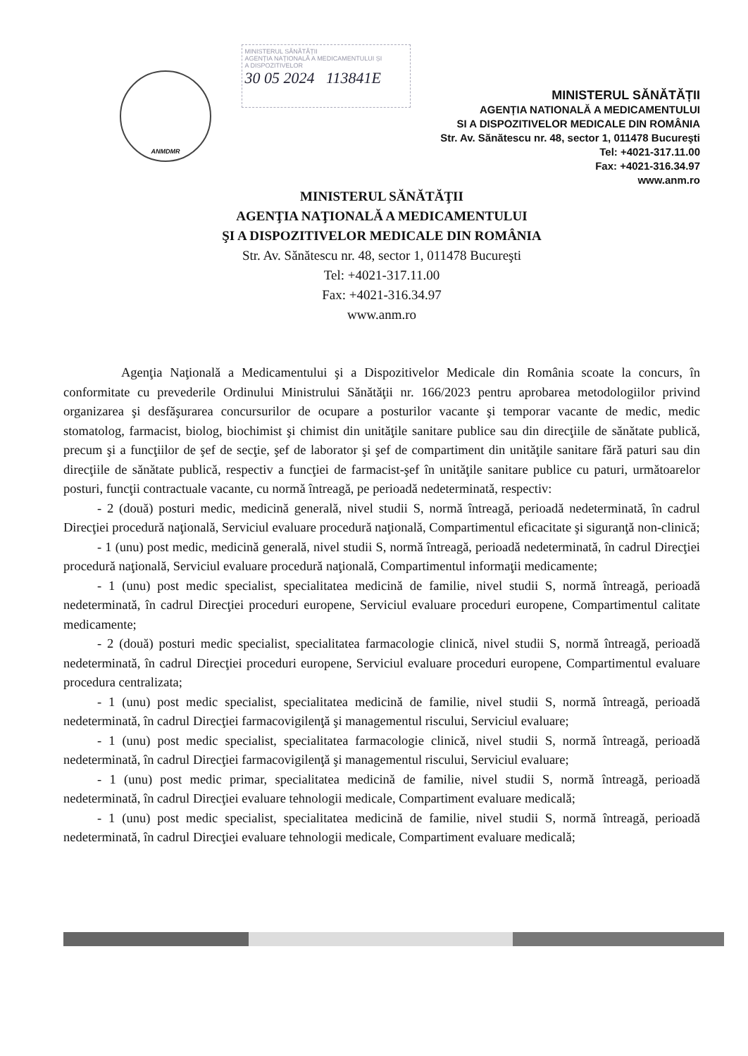ANMDMR
MINISTERUL SĂNĂTĂȚII
AGENȚIA NAȚIONALĂ A MEDICAMENTULUI ȘI
A DISPOZITIVELOR
30 05 2024 113841E
MINISTERUL SĂNĂTĂȚII
AGENȚIA NATIONALĂ A MEDICAMENTULUI
SI A DISPOZITIVELOR MEDICALE DIN ROMÂNIA
Str. Av. Sănătescu nr. 48, sector 1, 011478 Bucureşti
Tel: +4021-317.11.00
Fax: +4021-316.34.97
www.anm.ro
MINISTERUL SĂNĂTĂŢII
AGENŢIA NAŢIONALĂ A MEDICAMENTULUI
ŞI A DISPOZITIVELOR MEDICALE DIN ROMÂNIA
Str. Av. Sănătescu nr. 48, sector 1, 011478 Bucureşti
Tel: +4021-317.11.00
Fax: +4021-316.34.97
www.anm.ro
Agenţia Naţională a Medicamentului şi a Dispozitivelor Medicale din România scoate la concurs, în conformitate cu prevederile Ordinului Ministrului Sănătăţii nr. 166/2023 pentru aprobarea metodologiilor privind organizarea şi desfăşurarea concursurilor de ocupare a posturilor vacante şi temporar vacante de medic, medic stomatolog, farmacist, biolog, biochimist şi chimist din unităţile sanitare publice sau din direcţiile de sănătate publică, precum şi a funcţiilor de şef de secţie, şef de laborator şi şef de compartiment din unităţile sanitare fără paturi sau din direcţiile de sănătate publică, respectiv a funcţiei de farmacist-şef în unităţile sanitare publice cu paturi, următoarelor posturi, funcţii contractuale vacante, cu normă întreagă, pe perioadă nedeterminată, respectiv:
- 2 (două) posturi medic, medicină generală, nivel studii S, normă întreagă, perioadă nedeterminată, în cadrul Direcţiei procedură naţională, Serviciul evaluare procedură naţională, Compartimentul eficacitate şi siguranţă non-clinică;
- 1 (unu) post medic, medicină generală, nivel studii S, normă întreagă, perioadă nedeterminată, în cadrul Direcţiei procedură naţională, Serviciul evaluare procedură naţională, Compartimentul informaţii medicamente;
- 1 (unu) post medic specialist, specialitatea medicină de familie, nivel studii S, normă întreagă, perioadă nedeterminată, în cadrul Direcţiei proceduri europene, Serviciul evaluare proceduri europene, Compartimentul calitate medicamente;
- 2 (două) posturi medic specialist, specialitatea farmacologie clinică, nivel studii S, normă întreagă, perioadă nedeterminată, în cadrul Direcţiei proceduri europene, Serviciul evaluare proceduri europene, Compartimentul evaluare procedura centralizata;
- 1 (unu) post medic specialist, specialitatea medicină de familie, nivel studii S, normă întreagă, perioadă nedeterminată, în cadrul Direcţiei farmacovigilenţă şi managementul riscului, Serviciul evaluare;
- 1 (unu) post medic specialist, specialitatea farmacologie clinică, nivel studii S, normă întreagă, perioadă nedeterminată, în cadrul Direcţiei farmacovigilenţă şi managementul riscului, Serviciul evaluare;
- 1 (unu) post medic primar, specialitatea medicină de familie, nivel studii S, normă întreagă, perioadă nedeterminată, în cadrul Direcţiei evaluare tehnologii medicale, Compartiment evaluare medicală;
- 1 (unu) post medic specialist, specialitatea medicină de familie, nivel studii S, normă întreagă, perioadă nedeterminată, în cadrul Direcţiei evaluare tehnologii medicale, Compartiment evaluare medicală;